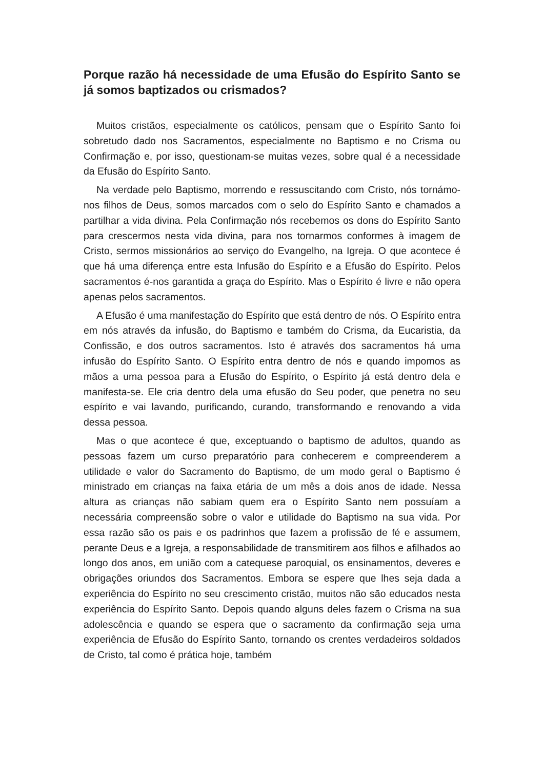Porque razão há necessidade de uma Efusão do Espírito Santo se já somos baptizados ou crismados?
Muitos cristãos, especialmente os católicos, pensam que o Espírito Santo foi sobretudo dado nos Sacramentos, especialmente no Baptismo e no Crisma ou Confirmação e, por isso, questionam-se muitas vezes, sobre qual é a necessidade da Efusão do Espírito Santo.
Na verdade pelo Baptismo, morrendo e ressuscitando com Cristo, nós tornámo-nos filhos de Deus, somos marcados com o selo do Espírito Santo e chamados a partilhar a vida divina. Pela Confirmação nós recebemos os dons do Espírito Santo para crescermos nesta vida divina, para nos tornarmos conformes à imagem de Cristo, sermos missionários ao serviço do Evangelho, na Igreja. O que acontece é que há uma diferença entre esta Infusão do Espírito e a Efusão do Espírito. Pelos sacramentos é-nos garantida a graça do Espírito. Mas o Espírito é livre e não opera apenas pelos sacramentos.
A Efusão é uma manifestação do Espírito que está dentro de nós. O Espírito entra em nós através da infusão, do Baptismo e também do Crisma, da Eucaristia, da Confissão, e dos outros sacramentos. Isto é através dos sacramentos há uma infusão do Espírito Santo. O Espírito entra dentro de nós e quando impomos as mãos a uma pessoa para a Efusão do Espírito, o Espírito já está dentro dela e manifesta-se. Ele cria dentro dela uma efusão do Seu poder, que penetra no seu espírito e vai lavando, purificando, curando, transformando e renovando a vida dessa pessoa.
Mas o que acontece é que, exceptuando o baptismo de adultos, quando as pessoas fazem um curso preparatório para conhecerem e compreenderem a utilidade e valor do Sacramento do Baptismo, de um modo geral o Baptismo é ministrado em crianças na faixa etária de um mês a dois anos de idade. Nessa altura as crianças não sabiam quem era o Espírito Santo nem possuíam a necessária compreensão sobre o valor e utilidade do Baptismo na sua vida. Por essa razão são os pais e os padrinhos que fazem a profissão de fé e assumem, perante Deus e a Igreja, a responsabilidade de transmitirem aos filhos e afilhados ao longo dos anos, em união com a catequese paroquial, os ensinamentos, deveres e obrigações oriundos dos Sacramentos. Embora se espere que lhes seja dada a experiência do Espírito no seu crescimento cristão, muitos não são educados nesta experiência do Espírito Santo. Depois quando alguns deles fazem o Crisma na sua adolescência e quando se espera que o sacramento da confirmação seja uma experiência de Efusão do Espírito Santo, tornando os crentes verdadeiros soldados de Cristo, tal como é prática hoje, também